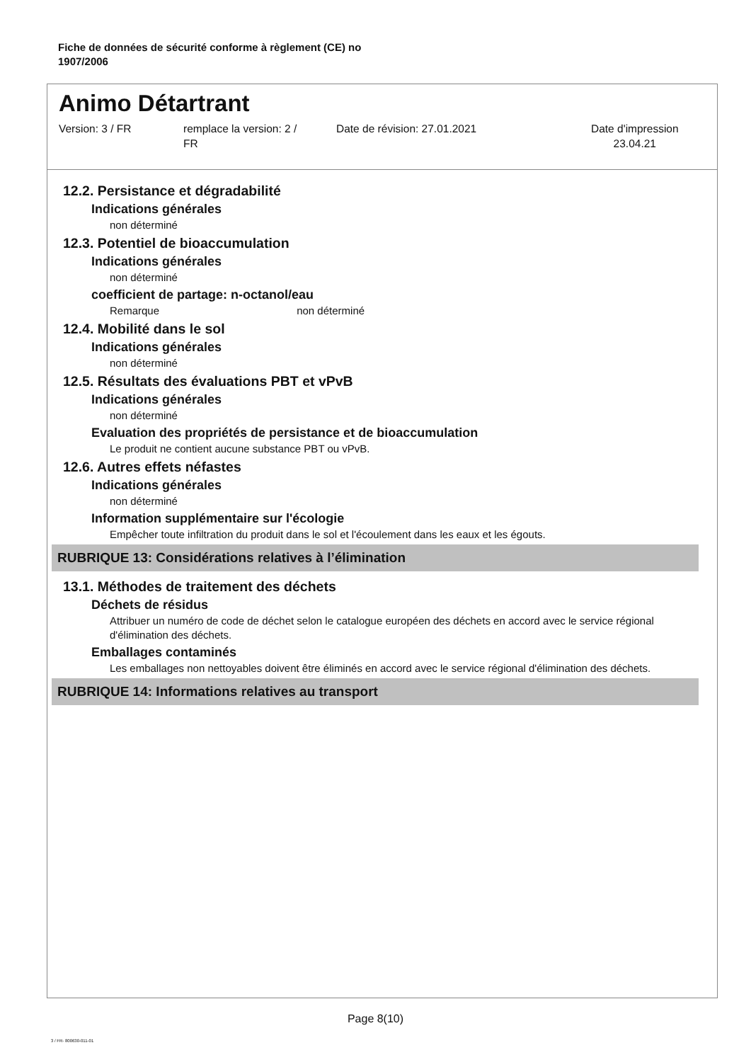Fiche de données de sécurité conforme à règlement (CE) no
1907/2006
Animo Détartrant
Version: 3 / FR remplace la version: 2 /
FR
Date de révision: 27.01.2021 Date d'impression
23.04.21
12.2. Persistance et dégradabilité
Indications générales
non déterminé
12.3. Potentiel de bioaccumulation
Indications générales
non déterminé
coefficient de partage: n-octanol/eau
Remarque non déterminé
12.4. Mobilité dans le sol
Indications générales
non déterminé
12.5. Résultats des évaluations PBT et vPvB
Indications générales
non déterminé
Evaluation des propriétés de persistance et de bioaccumulation
Le produit ne contient aucune substance PBT ou vPvB.
12.6. Autres effets néfastes
Indications générales
non déterminé
Information supplémentaire sur l'écologie
Empêcher toute infiltration du produit dans le sol et l'écoulement dans les eaux et les égouts.
RUBRIQUE 13: Considérations relatives à l’élimination
13.1. Méthodes de traitement des déchets
Déchets de résidus
Attribuer un numéro de code de déchet selon le catalogue européen des déchets en accord avec le service régional d'élimination des déchets.
Emballages contaminés
Les emballages non nettoyables doivent être éliminés en accord avec le service régional d'élimination des déchets.
RUBRIQUE 14: Informations relatives au transport
Page 8(10)
3 / FR- 800630-011-01